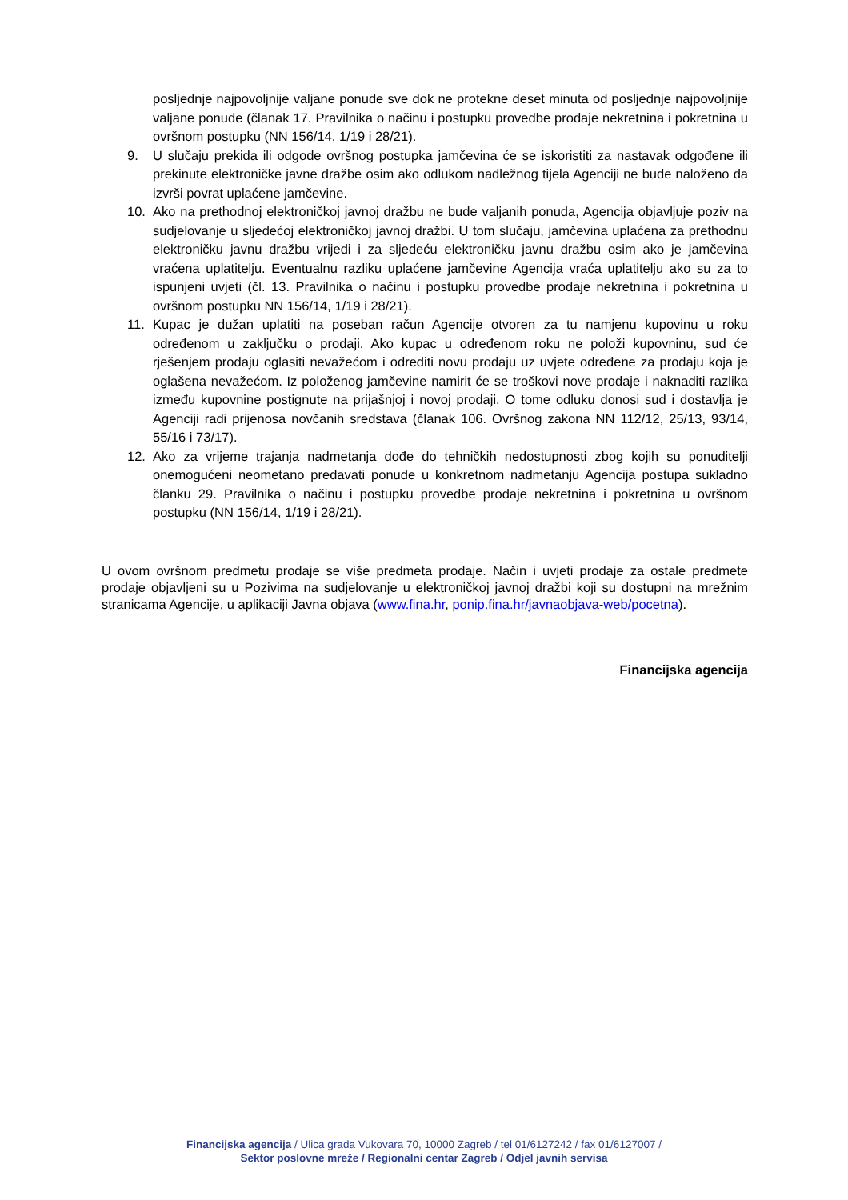posljednje najpovoljnije valjane ponude sve dok ne protekne deset minuta od posljednje najpovoljnije valjane ponude (članak 17. Pravilnika o načinu i postupku provedbe prodaje nekretnina i pokretnina u ovršnom postupku (NN 156/14, 1/19 i 28/21).
9. U slučaju prekida ili odgode ovršnog postupka jamčevina će se iskoristiti za nastavak odgođene ili prekinute elektroničke javne dražbe osim ako odlukom nadležnog tijela Agenciji ne bude naloženo da izvrši povrat uplaćene jamčevine.
10. Ako na prethodnoj elektroničkoj javnoj dražbu ne bude valjanih ponuda, Agencija objavljuje poziv na sudjelovanje u sljedećoj elektroničkoj javnoj dražbi. U tom slučaju, jamčevina uplaćena za prethodnu elektroničku javnu dražbu vrijedi i za sljedeću elektroničku javnu dražbu osim ako je jamčevina vraćena uplatitelju. Eventualnu razliku uplaćene jamčevine Agencija vraća uplatitelju ako su za to ispunjeni uvjeti (čl. 13. Pravilnika o načinu i postupku provedbe prodaje nekretnina i pokretnina u ovršnom postupku NN 156/14, 1/19 i 28/21).
11. Kupac je dužan uplatiti na poseban račun Agencije otvoren za tu namjenu kupovinu u roku određenom u zaključku o prodaji. Ako kupac u određenom roku ne položi kupovninu, sud će rješenjem prodaju oglasiti nevažećom i odrediti novu prodaju uz uvjete određene za prodaju koja je oglašena nevažećom. Iz položenog jamčevine namirit će se troškovi nove prodaje i naknaditi razlika između kupovnine postignute na prijašnjoj i novoj prodaji. O tome odluku donosi sud i dostavlja je Agenciji radi prijenosa novčanih sredstava (članak 106. Ovršnog zakona NN 112/12, 25/13, 93/14, 55/16 i 73/17).
12. Ako za vrijeme trajanja nadmetanja dođe do tehničkih nedostupnosti zbog kojih su ponuditelji onemogućeni neometano predavati ponude u konkretnom nadmetanju Agencija postupa sukladno članku 29. Pravilnika o načinu i postupku provedbe prodaje nekretnina i pokretnina u ovršnom postupku (NN 156/14, 1/19 i 28/21).
U ovom ovršnom predmetu prodaje se više predmeta prodaje. Način i uvjeti prodaje za ostale predmete prodaje objavljeni su u Pozivima na sudjelovanje u elektroničkoj javnoj dražbi koji su dostupni na mrežnim stranicama Agencije, u aplikaciji Javna objava (www.fina.hr, ponip.fina.hr/javnaobjava-web/pocetna).
Financijska agencija
Financijska agencija / Ulica grada Vukovara 70, 10000 Zagreb / tel 01/6127242 / fax 01/6127007 /
Sektor poslovne mreže / Regionalni centar Zagreb / Odjel javnih servisa